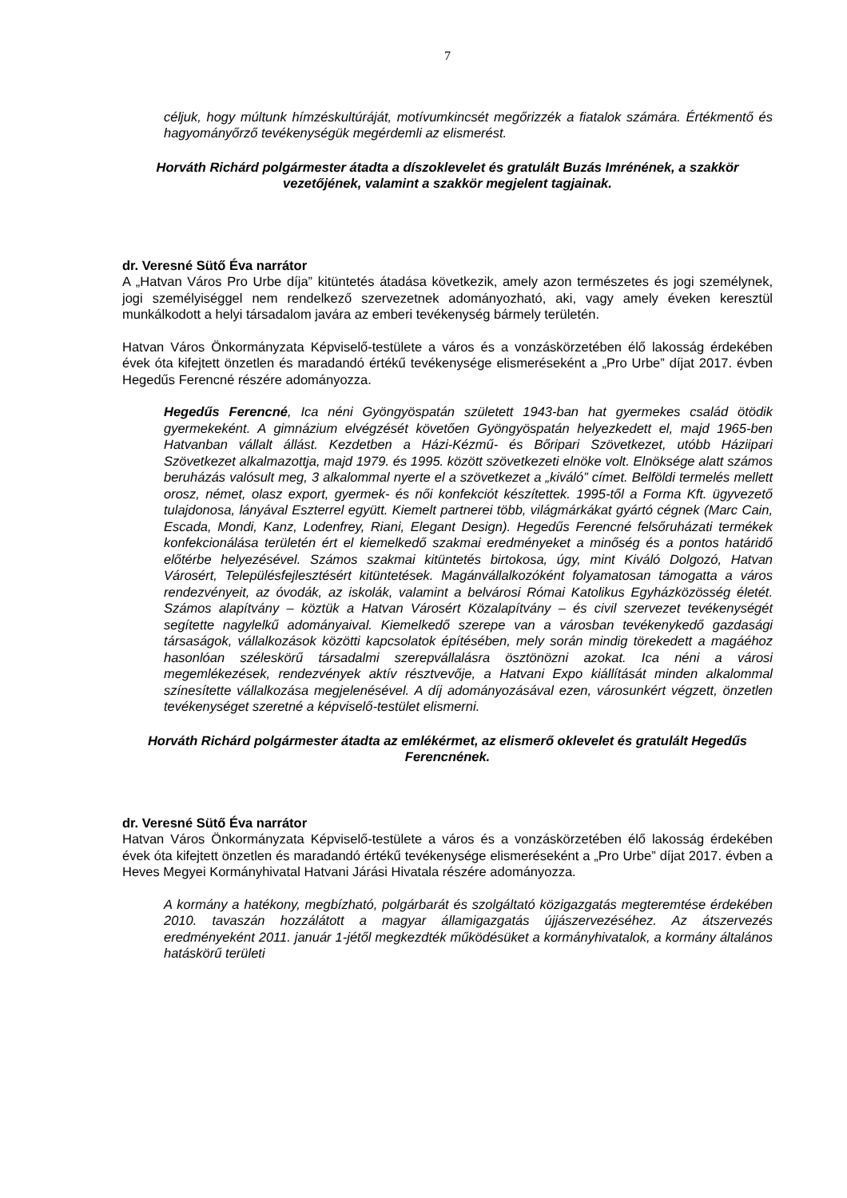7
céljuk, hogy múltunk hímzéskultúráját, motívumkincsét megőrizzék a fiatalok számára. Értékmentő és hagyományőrző tevékenységük megérdemli az elismerést.
Horváth Richárd polgármester átadta a díszoklevelet és gratulált Buzás Imrénének, a szakkör vezetőjének, valamint a szakkör megjelent tagjainak.
dr. Veresné Sütő Éva narrátor
A „Hatvan Város Pro Urbe díja” kitüntetés átadása következik, amely azon természetes és jogi személynek, jogi személyiséggel nem rendelkező szervezetnek adományozható, aki, vagy amely éveken keresztül munkálkodott a helyi társadalom javára az emberi tevékenység bármely területén.
Hatvan Város Önkormányzata Képviselő-testülete a város és a vonzáskörzetében élő lakosság érdekében évek óta kifejtett önzetlen és maradandó értékű tevékenysége elismeréseként a „Pro Urbe” díjat 2017. évben Hegedűs Ferencné részére adományozza.
Hegedűs Ferencné, Ica néni Gyöngyöspatán született 1943-ban hat gyermekes család ötödik gyermekeként. A gimnázium elvégzését követően Gyöngyöspatán helyezkedett el, majd 1965-ben Hatvanban vállalt állást. Kezdetben a Házi-Kézmű- és Bőripari Szövetkezet, utóbb Háziipari Szövetkezet alkalmazottja, majd 1979. és 1995. között szövetkezeti elnöke volt. Elnöksége alatt számos beruházás valósult meg, 3 alkalommal nyerte el a szövetkezet a „kiváló” címet. Belföldi termelés mellett orosz, német, olasz export, gyermek- és női konfekciót készítettek. 1995-től a Forma Kft. ügyvezető tulajdonosa, lányával Eszterrel együtt. Kiemelt partnerei több, világmárkákat gyártó cégnek (Marc Cain, Escada, Mondi, Kanz, Lodenfrey, Riani, Elegant Design). Hegedűs Ferencné felsőruházati termékek konfekcionálása területén ért el kiemelkedő szakmai eredményeket a minőség és a pontos határidő előtérbe helyezésével. Számos szakmai kitüntetés birtokosa, úgy, mint Kiváló Dolgozó, Hatvan Városért, Településfejlesztésért kitüntetések. Magánvállalkozóként folyamatosan támogatta a város rendezvényeit, az óvodák, az iskolák, valamint a belvárosi Római Katolikus Egyházközösség életét. Számos alapítvány – köztük a Hatvan Városért Közalapítvány – és civil szervezet tevékenységét segítette nagylelkű adományaival. Kiemelkedő szerepe van a városban tevékenykedő gazdasági társaságok, vállalkozások közötti kapcsolatok építésében, mely során mindig törekedett a magáéhoz hasonlóan széleskörű társadalmi szerepvállalásra ösztönözni azokat. Ica néni a városi megemlékezések, rendezvények aktív résztvevője, a Hatvani Expo kiállítását minden alkalommal színesítette vállalkozása megjelenésével. A díj adományozásával ezen, városunkért végzett, önzetlen tevékenységet szeretné a képviselő-testület elismerni.
Horváth Richárd polgármester átadta az emlékérmet, az elismerő oklevelet és gratulált Hegedűs Ferencnének.
dr. Veresné Sütő Éva narrátor
Hatvan Város Önkormányzata Képviselő-testülete a város és a vonzáskörzetében élő lakosság érdekében évek óta kifejtett önzetlen és maradandó értékű tevékenysége elismeréseként a „Pro Urbe” díjat 2017. évben a Heves Megyei Kormányhivatal Hatvani Járási Hivatala részére adományozza.
A kormány a hatékony, megbízható, polgárbarát és szolgáltató közigazgatás megteremtése érdekében 2010. tavaszán hozzálátott a magyar államigazgatás újjászervezéséhez. Az átszervezés eredményeként 2011. január 1-jétől megkezdték működésüket a kormányhivatalok, a kormány általános hatáskörű területi